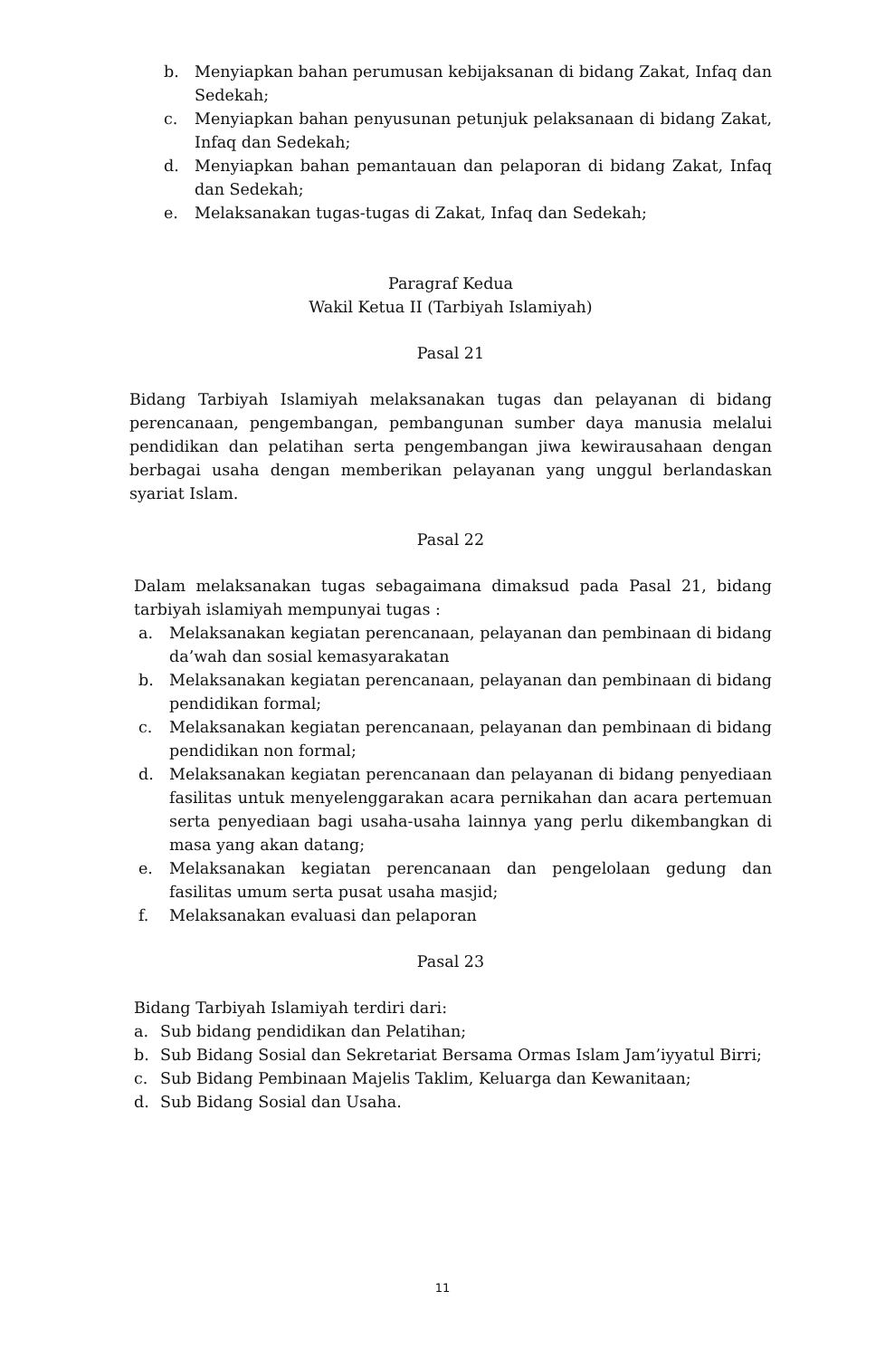b. Menyiapkan bahan perumusan kebijaksanan di bidang Zakat, Infaq dan Sedekah;
c. Menyiapkan bahan penyusunan petunjuk pelaksanaan di bidang Zakat, Infaq dan Sedekah;
d. Menyiapkan bahan pemantauan dan pelaporan di bidang Zakat, Infaq dan Sedekah;
e. Melaksanakan tugas-tugas di Zakat, Infaq dan Sedekah;
Paragraf Kedua
Wakil Ketua II (Tarbiyah Islamiyah)
Pasal 21
Bidang Tarbiyah Islamiyah melaksanakan tugas dan pelayanan di bidang perencanaan, pengembangan, pembangunan sumber daya manusia melalui pendidikan dan pelatihan serta pengembangan jiwa kewirausahaan dengan berbagai usaha dengan memberikan pelayanan yang unggul berlandaskan syariat Islam.
Pasal 22
Dalam melaksanakan tugas sebagaimana dimaksud pada Pasal 21, bidang tarbiyah islamiyah mempunyai tugas :
a. Melaksanakan kegiatan perencanaan, pelayanan dan pembinaan di bidang da’wah dan sosial kemasyarakatan
b. Melaksanakan kegiatan perencanaan, pelayanan dan pembinaan di bidang pendidikan formal;
c. Melaksanakan kegiatan perencanaan, pelayanan dan pembinaan di bidang pendidikan non formal;
d. Melaksanakan kegiatan perencanaan dan pelayanan di bidang penyediaan fasilitas untuk menyelenggarakan acara pernikahan dan acara pertemuan serta penyediaan bagi usaha-usaha lainnya yang perlu dikembangkan di masa yang akan datang;
e. Melaksanakan kegiatan perencanaan dan pengelolaan gedung dan fasilitas umum serta pusat usaha masjid;
f. Melaksanakan evaluasi dan pelaporan
Pasal 23
Bidang Tarbiyah Islamiyah terdiri dari:
a. Sub bidang pendidikan dan Pelatihan;
b. Sub Bidang Sosial dan Sekretariat Bersama Ormas Islam Jam’iyyatul Birri;
c. Sub Bidang Pembinaan Majelis Taklim, Keluarga dan Kewanitaan;
d. Sub Bidang Sosial dan Usaha.
11